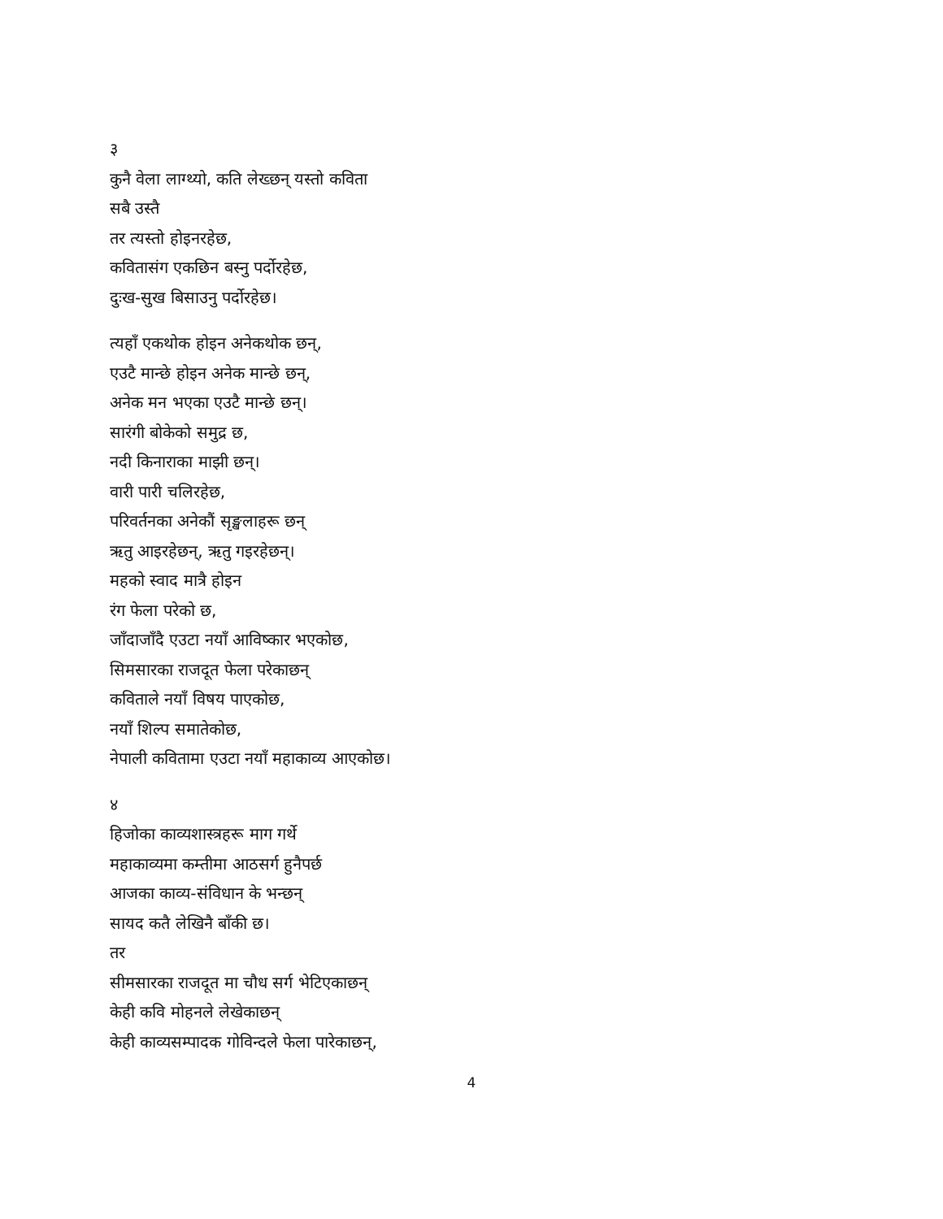३
कुनै वेला लाग्थ्यो, कति लेख्छन् यस्तो कविता
सबै उस्तै
तर त्यस्तो होइनरहेछ,
कवितासंग एकछिन बस्नु पर्दोरहेछ,
दुःख-सुख बिसाउनु पर्दोरहेछ।
त्यहाँ एकथोक होइन अनेकथोक छन्,
एउटै मान्छे होइन अनेक मान्छे छन्,
अनेक मन भएका एउटै मान्छे छन्।
सारंगी बोकेको समुद्र छ,
नदी किनाराका माझी छन्।
वारी पारी चलिरहेछ,
परिवर्तनका अनेकौं सृङ्खलाहरू छन्
ऋतु आइरहेछन्, ऋतु गइरहेछन्।
महको स्वाद मात्रै होइन
रंग फेला परेको छ,
जाँदाजाँदै एउटा नयाँ आविष्कार भएकोछ,
सिमसारका राजदूत फेला परेकाछन्
कविताले नयाँ विषय पाएकोछ,
नयाँ शिल्प समातेकोछ,
नेपाली कवितामा एउटा नयाँ महाकाव्य आएकोछ।
४
हिजोका काव्यशास्त्रहरू माग गर्थे
महाकाव्यमा कम्तीमा आठसर्ग हुनैपर्छ
आजका काव्य-संविधान के भन्छन्
सायद कतै लेखिनै बाँकी छ।
तर
सीमसारका राजदूत मा चौध सर्ग भेटिएकाछन्
केही कवि मोहनले लेखेकाछन्
केही काव्यसम्पादक गोविन्दले फेला पारेकाछन्,
4